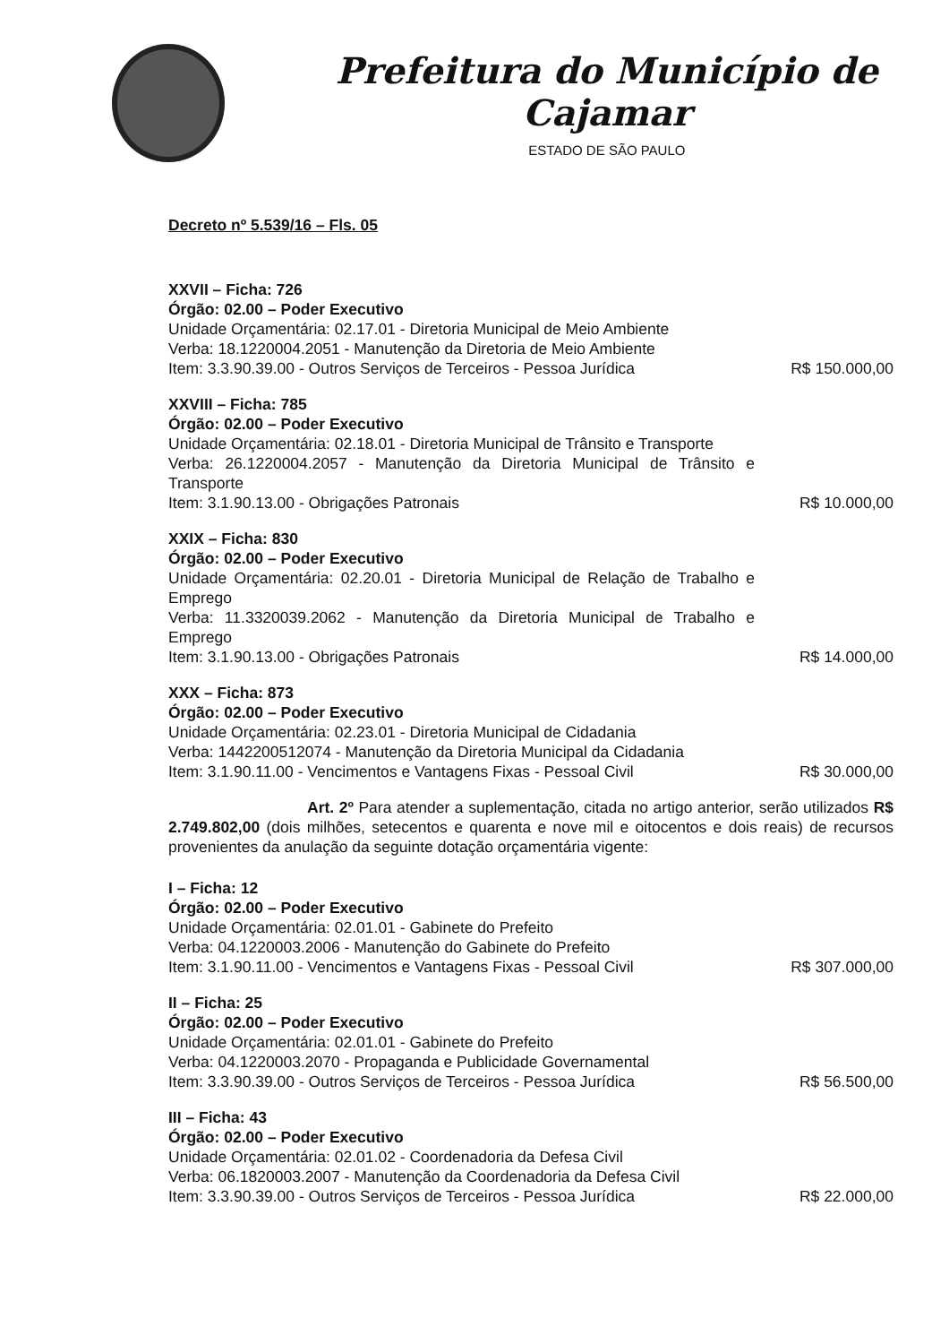Prefeitura do Município de Cajamar
ESTADO DE SÃO PAULO
Decreto nº 5.539/16 – Fls. 05
XXVII – Ficha: 726
Órgão: 02.00 – Poder Executivo
Unidade Orçamentária: 02.17.01 - Diretoria Municipal de Meio Ambiente
Verba: 18.1220004.2051 - Manutenção da Diretoria de Meio Ambiente
Item: 3.3.90.39.00 - Outros Serviços de Terceiros - Pessoa Jurídica
R$ 150.000,00
XXVIII – Ficha: 785
Órgão: 02.00 – Poder Executivo
Unidade Orçamentária: 02.18.01 - Diretoria Municipal de Trânsito e Transporte
Verba: 26.1220004.2057 - Manutenção da Diretoria Municipal de Trânsito e Transporte
Item: 3.1.90.13.00 - Obrigações Patronais
R$ 10.000,00
XXIX – Ficha: 830
Órgão: 02.00 – Poder Executivo
Unidade Orçamentária: 02.20.01 - Diretoria Municipal de Relação de Trabalho e Emprego
Verba: 11.3320039.2062 - Manutenção da Diretoria Municipal de Trabalho e Emprego
Item: 3.1.90.13.00 - Obrigações Patronais
R$ 14.000,00
XXX – Ficha: 873
Órgão: 02.00 – Poder Executivo
Unidade Orçamentária: 02.23.01 - Diretoria Municipal de Cidadania
Verba: 1442200512074 - Manutenção da Diretoria Municipal da Cidadania
Item: 3.1.90.11.00 - Vencimentos e Vantagens Fixas - Pessoal Civil
R$ 30.000,00
Art. 2º Para atender a suplementação, citada no artigo anterior, serão utilizados R$ 2.749.802,00 (dois milhões, setecentos e quarenta e nove mil e oitocentos e dois reais) de recursos provenientes da anulação da seguinte dotação orçamentária vigente:
I – Ficha: 12
Órgão: 02.00 – Poder Executivo
Unidade Orçamentária: 02.01.01 - Gabinete do Prefeito
Verba: 04.1220003.2006 - Manutenção do Gabinete do Prefeito
Item: 3.1.90.11.00 - Vencimentos e Vantagens Fixas - Pessoal Civil
R$ 307.000,00
II – Ficha: 25
Órgão: 02.00 – Poder Executivo
Unidade Orçamentária: 02.01.01 - Gabinete do Prefeito
Verba: 04.1220003.2070 - Propaganda e Publicidade Governamental
Item: 3.3.90.39.00 - Outros Serviços de Terceiros - Pessoa Jurídica
R$ 56.500,00
III – Ficha: 43
Órgão: 02.00 – Poder Executivo
Unidade Orçamentária: 02.01.02 - Coordenadoria da Defesa Civil
Verba: 06.1820003.2007 - Manutenção da Coordenadoria da Defesa Civil
Item: 3.3.90.39.00 - Outros Serviços de Terceiros - Pessoa Jurídica
R$ 22.000,00